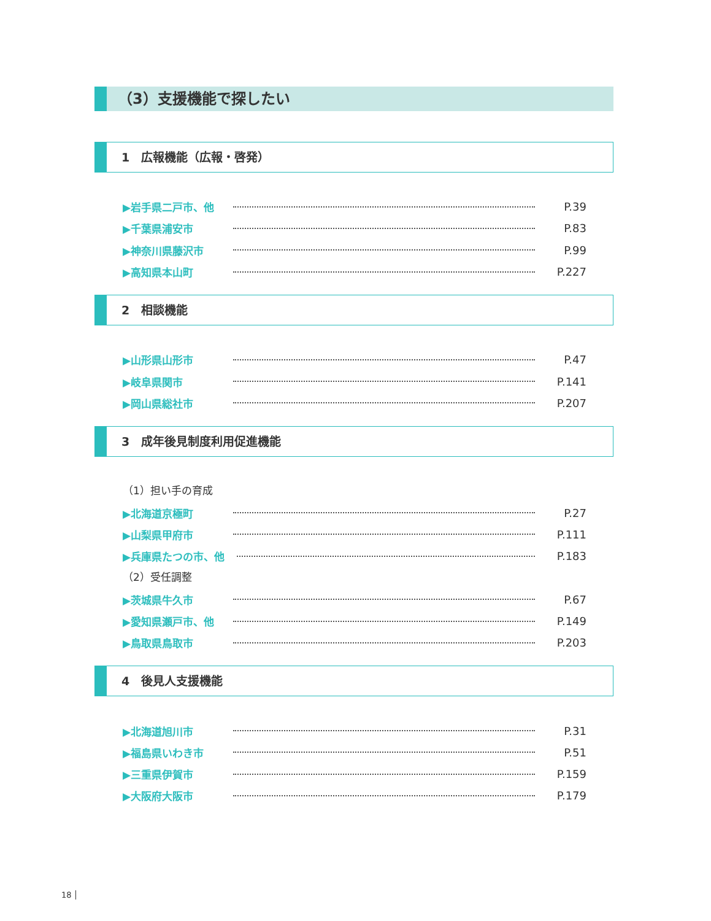（3）支援機能で探したい
1　広報機能（広報・啓発）
▶岩手県二戸市、他 P.39
▶千葉県浦安市 P.83
▶神奈川県藤沢市 P.99
▶高知県本山町 P.227
2　相談機能
▶山形県山形市 P.47
▶岐阜県関市 P.141
▶岡山県総社市 P.207
3　成年後見制度利用促進機能
（1）担い手の育成
▶北海道京極町 P.27
▶山梨県甲府市 P.111
▶兵庫県たつの市、他 P.183
（2）受任調整
▶茨城県牛久市 P.67
▶愛知県瀬戸市、他 P.149
▶鳥取県鳥取市 P.203
4　後見人支援機能
▶北海道旭川市 P.31
▶福島県いわき市 P.51
▶三重県伊賀市 P.159
▶大阪府大阪市 P.179
18